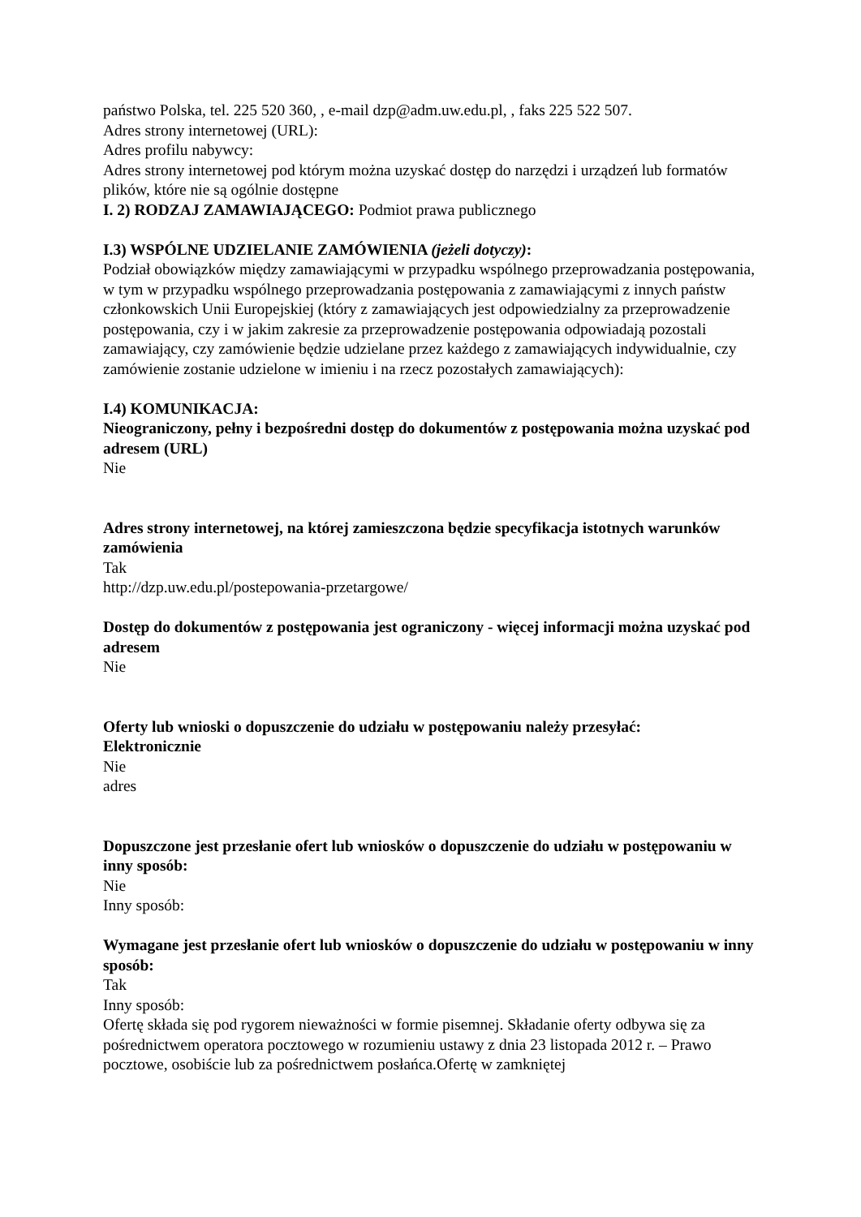państwo Polska, tel. 225 520 360, , e-mail dzp@adm.uw.edu.pl, , faks 225 522 507.
Adres strony internetowej (URL):
Adres profilu nabywcy:
Adres strony internetowej pod którym można uzyskać dostęp do narzędzi i urządzeń lub formatów plików, które nie są ogólnie dostępne
I. 2) RODZAJ ZAMAWIAJĄCEGO: Podmiot prawa publicznego
I.3) WSPÓLNE UDZIELANIE ZAMÓWIENIA (jeżeli dotyczy):
Podział obowiązków między zamawiającymi w przypadku wspólnego przeprowadzania postępowania, w tym w przypadku wspólnego przeprowadzania postępowania z zamawiającymi z innych państw członkowskich Unii Europejskiej (który z zamawiających jest odpowiedzialny za przeprowadzenie postępowania, czy i w jakim zakresie za przeprowadzenie postępowania odpowiadają pozostali zamawiający, czy zamówienie będzie udzielane przez każdego z zamawiających indywidualnie, czy zamówienie zostanie udzielone w imieniu i na rzecz pozostałych zamawiających):
I.4) KOMUNIKACJA:
Nieograniczony, pełny i bezpośredni dostęp do dokumentów z postępowania można uzyskać pod adresem (URL)
Nie
Adres strony internetowej, na której zamieszczona będzie specyfikacja istotnych warunków zamówienia
Tak
http://dzp.uw.edu.pl/postepowania-przetargowe/
Dostęp do dokumentów z postępowania jest ograniczony - więcej informacji można uzyskać pod adresem
Nie
Oferty lub wnioski o dopuszczenie do udziału w postępowaniu należy przesyłać:
Elektronicznie
Nie
adres
Dopuszczone jest przesłanie ofert lub wniosków o dopuszczenie do udziału w postępowaniu w inny sposób:
Nie
Inny sposób:
Wymagane jest przesłanie ofert lub wniosków o dopuszczenie do udziału w postępowaniu w inny sposób:
Tak
Inny sposób:
Ofertę składa się pod rygorem nieważności w formie pisemnej. Składanie oferty odbywa się za pośrednictwem operatora pocztowego w rozumieniu ustawy z dnia 23 listopada 2012 r. – Prawo pocztowe, osobiście lub za pośrednictwem posłańca.Ofertę w zamkniętej